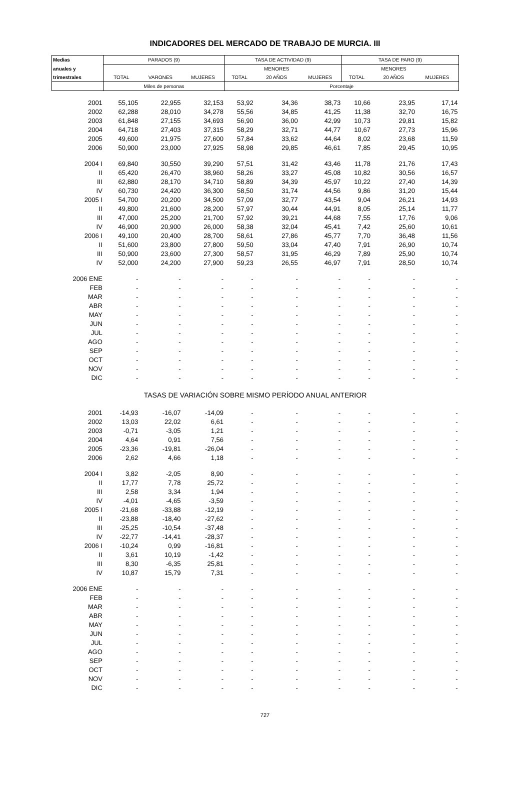INDICADORES DEL MERCADO DE TRABAJO DE MURCIA. III
| Medias | PARADOS (9) | | | TASA DE ACTIVIDAD (9) | | | TASA DE PARO (9) | | |
| --- | --- | --- | --- | --- | --- | --- | --- | --- | --- |
| anuales y | | | | | MENORES | | | MENORES | |
| trimestrales | TOTAL | VARONES | MUJERES | TOTAL | 20 AÑOS | MUJERES | TOTAL | 20 AÑOS | MUJERES |
| | Miles de personas | | | Porcentaje | | | | | |
| 2001 | 55,105 | 22,955 | 32,153 | 53,92 | 34,36 | 38,73 | 10,66 | 23,95 | 17,14 |
| 2002 | 62,288 | 28,010 | 34,278 | 55,56 | 34,85 | 41,25 | 11,38 | 32,70 | 16,75 |
| 2003 | 61,848 | 27,155 | 34,693 | 56,90 | 36,00 | 42,99 | 10,73 | 29,81 | 15,82 |
| 2004 | 64,718 | 27,403 | 37,315 | 58,29 | 32,71 | 44,77 | 10,67 | 27,73 | 15,96 |
| 2005 | 49,600 | 21,975 | 27,600 | 57,84 | 33,62 | 44,64 | 8,02 | 23,68 | 11,59 |
| 2006 | 50,900 | 23,000 | 27,925 | 58,98 | 29,85 | 46,61 | 7,85 | 29,45 | 10,95 |
| 2004 I | 69,840 | 30,550 | 39,290 | 57,51 | 31,42 | 43,46 | 11,78 | 21,76 | 17,43 |
| II | 65,420 | 26,470 | 38,960 | 58,26 | 33,27 | 45,08 | 10,82 | 30,56 | 16,57 |
| III | 62,880 | 28,170 | 34,710 | 58,89 | 34,39 | 45,97 | 10,22 | 27,40 | 14,39 |
| IV | 60,730 | 24,420 | 36,300 | 58,50 | 31,74 | 44,56 | 9,86 | 31,20 | 15,44 |
| 2005 I | 54,700 | 20,200 | 34,500 | 57,09 | 32,77 | 43,54 | 9,04 | 26,21 | 14,93 |
| II | 49,800 | 21,600 | 28,200 | 57,97 | 30,44 | 44,91 | 8,05 | 25,14 | 11,77 |
| III | 47,000 | 25,200 | 21,700 | 57,92 | 39,21 | 44,68 | 7,55 | 17,76 | 9,06 |
| IV | 46,900 | 20,900 | 26,000 | 58,38 | 32,04 | 45,41 | 7,42 | 25,60 | 10,61 |
| 2006 I | 49,100 | 20,400 | 28,700 | 58,61 | 27,86 | 45,77 | 7,70 | 36,48 | 11,56 |
| II | 51,600 | 23,800 | 27,800 | 59,50 | 33,04 | 47,40 | 7,91 | 26,90 | 10,74 |
| III | 50,900 | 23,600 | 27,300 | 58,57 | 31,95 | 46,29 | 7,89 | 25,90 | 10,74 |
| IV | 52,000 | 24,200 | 27,900 | 59,23 | 26,55 | 46,97 | 7,91 | 28,50 | 10,74 |
| 2006 ENE | - | - | - | - | - | - | - | - | - |
| FEB | - | - | - | - | - | - | - | - | - |
| MAR | - | - | - | - | - | - | - | - | - |
| ABR | - | - | - | - | - | - | - | - | - |
| MAY | - | - | - | - | - | - | - | - | - |
| JUN | - | - | - | - | - | - | - | - | - |
| JUL | - | - | - | - | - | - | - | - | - |
| AGO | - | - | - | - | - | - | - | - | - |
| SEP | - | - | - | - | - | - | - | - | - |
| OCT | - | - | - | - | - | - | - | - | - |
| NOV | - | - | - | - | - | - | - | - | - |
| DIC | - | - | - | - | - | - | - | - | - |
| TASAS DE VARIACIÓN SOBRE MISMO PERÍODO ANUAL ANTERIOR | | | | | | | | | |
| 2001 | -14,93 | -16,07 | -14,09 | - | - | - | - | - | - |
| 2002 | 13,03 | 22,02 | 6,61 | - | - | - | - | - | - |
| 2003 | -0,71 | -3,05 | 1,21 | - | - | - | - | - | - |
| 2004 | 4,64 | 0,91 | 7,56 | - | - | - | - | - | - |
| 2005 | -23,36 | -19,81 | -26,04 | - | - | - | - | - | - |
| 2006 | 2,62 | 4,66 | 1,18 | - | - | - | - | - | - |
| 2004 I | 3,82 | -2,05 | 8,90 | - | - | - | - | - | - |
| II | 17,77 | 7,78 | 25,72 | - | - | - | - | - | - |
| III | 2,58 | 3,34 | 1,94 | - | - | - | - | - | - |
| IV | -4,01 | -4,65 | -3,59 | - | - | - | - | - | - |
| 2005 I | -21,68 | -33,88 | -12,19 | - | - | - | - | - | - |
| II | -23,88 | -18,40 | -27,62 | - | - | - | - | - | - |
| III | -25,25 | -10,54 | -37,48 | - | - | - | - | - | - |
| IV | -22,77 | -14,41 | -28,37 | - | - | - | - | - | - |
| 2006 I | -10,24 | 0,99 | -16,81 | - | - | - | - | - | - |
| II | 3,61 | 10,19 | -1,42 | - | - | - | - | - | - |
| III | 8,30 | -6,35 | 25,81 | - | - | - | - | - | - |
| IV | 10,87 | 15,79 | 7,31 | - | - | - | - | - | - |
| 2006 ENE | - | - | - | - | - | - | - | - | - |
| FEB | - | - | - | - | - | - | - | - | - |
| MAR | - | - | - | - | - | - | - | - | - |
| ABR | - | - | - | - | - | - | - | - | - |
| MAY | - | - | - | - | - | - | - | - | - |
| JUN | - | - | - | - | - | - | - | - | - |
| JUL | - | - | - | - | - | - | - | - | - |
| AGO | - | - | - | - | - | - | - | - | - |
| SEP | - | - | - | - | - | - | - | - | - |
| OCT | - | - | - | - | - | - | - | - | - |
| NOV | - | - | - | - | - | - | - | - | - |
| DIC | - | - | - | - | - | - | - | - | - |
727